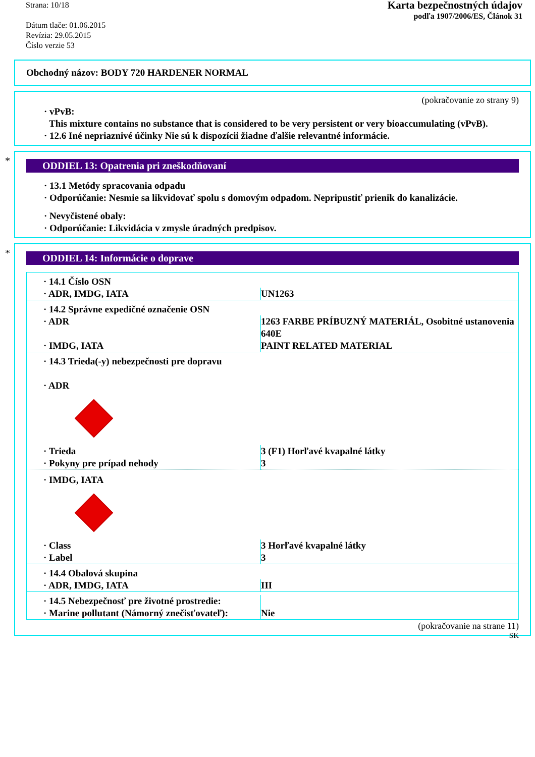Strana: 10/18
Dátum tlače: 01.06.2015
Revízia: 29.05.2015
Číslo verzie 53
Karta bezpečnostných údajov
podľa 1907/2006/ES, Článok 31
Obchodný názov: BODY 720 HARDENER NORMAL
(pokračovanie zo strany 9)
· vPvB:
This mixture contains no substance that is considered to be very persistent or very bioaccumulating (vPvB).
· 12.6 Iné nepriaznivé účinky Nie sú k dispozícii žiadne ďalšie relevantné informácie.
*
ODDIEL 13: Opatrenia pri zneškodňovaní
· 13.1 Metódy spracovania odpadu
· Odporúčanie: Nesmie sa likvidovať spolu s domovým odpadom. Nepripustiť prienik do kanalizácie.
· Nevyčistené obaly:
· Odporúčanie: Likvidácia v zmysle úradných predpisov.
*
ODDIEL 14: Informácie o doprave
| · 14.1 Číslo OSN | |
| · ADR, IMDG, IATA | UN1263 |
| · 14.2 Správne expedičné označenie OSN | |
| · ADR | 1263 FARBE PRÍBUZNÝ MATERIÁL, Osobitné ustanovenia 640E |
| · IMDG, IATA | PAINT RELATED MATERIAL |
| · 14.3 Trieda(-y) nebezpečnosti pre dopravu · ADR | |
| · Trieda | 3 (F1) Horľavé kvapalné látky |
| · Pokyny pre prípad nehody | 3 |
| · IMDG, IATA | |
| · Class | 3 Horľavé kvapalné látky |
| · Label | 3 |
| · 14.4 Obalová skupina | |
| · ADR, IMDG, IATA | III |
| · 14.5 Nebezpečnosť pre životné prostredie: · Marine pollutant (Námorný znečisťovateľ): | Nie |
(pokračovanie na strane 11)
SK